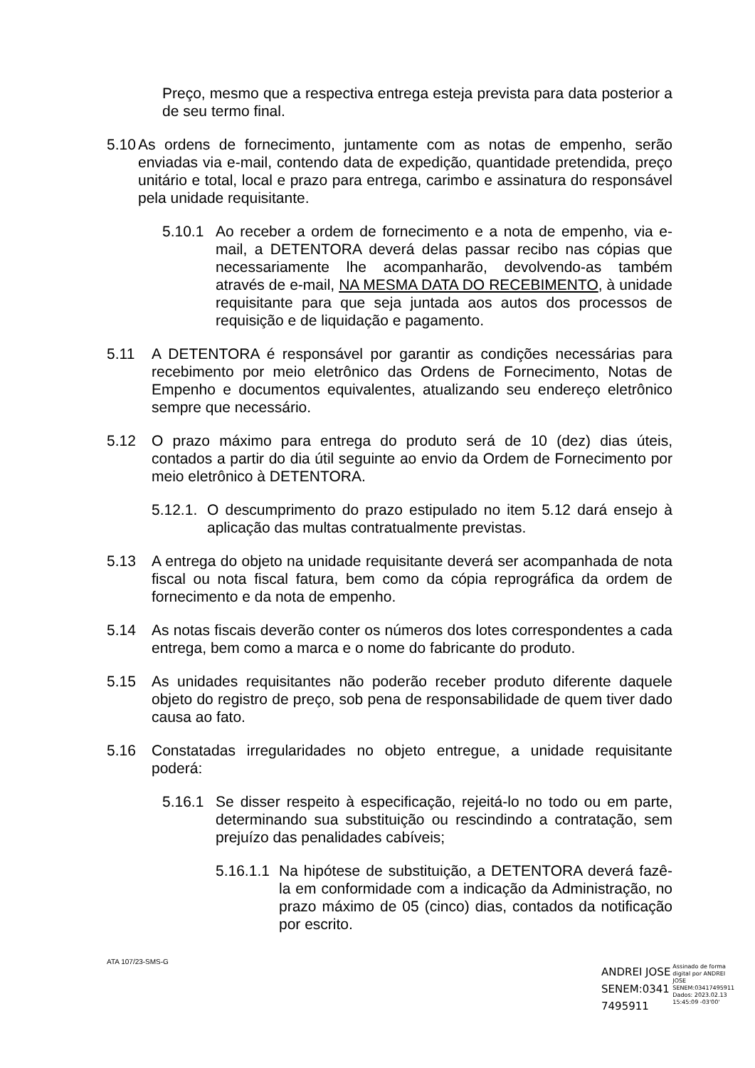Preço, mesmo que a respectiva entrega esteja prevista para data posterior a de seu termo final.
5.10 As ordens de fornecimento, juntamente com as notas de empenho, serão enviadas via e-mail, contendo data de expedição, quantidade pretendida, preço unitário e total, local e prazo para entrega, carimbo e assinatura do responsável pela unidade requisitante.
5.10.1 Ao receber a ordem de fornecimento e a nota de empenho, via e-mail, a DETENTORA deverá delas passar recibo nas cópias que necessariamente lhe acompanharão, devolvendo-as também através de e-mail, NA MESMA DATA DO RECEBIMENTO, à unidade requisitante para que seja juntada aos autos dos processos de requisição e de liquidação e pagamento.
5.11 A DETENTORA é responsável por garantir as condições necessárias para recebimento por meio eletrônico das Ordens de Fornecimento, Notas de Empenho e documentos equivalentes, atualizando seu endereço eletrônico sempre que necessário.
5.12 O prazo máximo para entrega do produto será de 10 (dez) dias úteis, contados a partir do dia útil seguinte ao envio da Ordem de Fornecimento por meio eletrônico à DETENTORA.
5.12.1. O descumprimento do prazo estipulado no item 5.12 dará ensejo à aplicação das multas contratualmente previstas.
5.13 A entrega do objeto na unidade requisitante deverá ser acompanhada de nota fiscal ou nota fiscal fatura, bem como da cópia reprográfica da ordem de fornecimento e da nota de empenho.
5.14 As notas fiscais deverão conter os números dos lotes correspondentes a cada entrega, bem como a marca e o nome do fabricante do produto.
5.15 As unidades requisitantes não poderão receber produto diferente daquele objeto do registro de preço, sob pena de responsabilidade de quem tiver dado causa ao fato.
5.16 Constatadas irregularidades no objeto entregue, a unidade requisitante poderá:
5.16.1 Se disser respeito à especificação, rejeitá-lo no todo ou em parte, determinando sua substituição ou rescindindo a contratação, sem prejuízo das penalidades cabíveis;
5.16.1.1 Na hipótese de substituição, a DETENTORA deverá fazê-la em conformidade com a indicação da Administração, no prazo máximo de 05 (cinco) dias, contados da notificação por escrito.
ATA 107/23-SMS-G
ANDREI JOSE
SENEM:0341
7495911
Assinado de forma
digital por ANDREI
JOSE
SENEM:03417495911
Dados: 2023.02.13
15:45:09 -03'00'